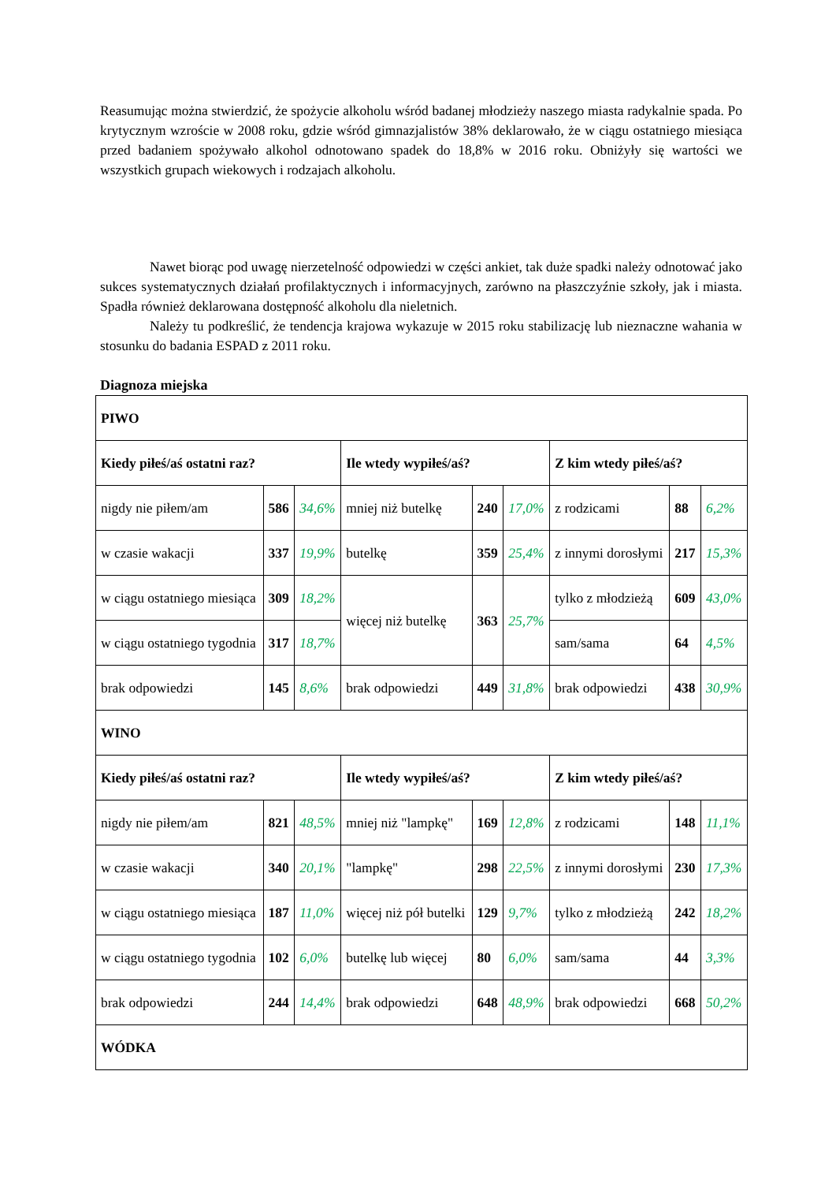Reasumując można stwierdzić, że spożycie alkoholu wśród badanej młodzieży naszego miasta radykalnie spada. Po krytycznym wzroście w 2008 roku, gdzie wśród gimnazjalistów 38% deklarowało, że w ciągu ostatniego miesiąca przed badaniem spożywało alkohol odnotowano spadek do 18,8% w 2016 roku. Obniżyły się wartości we wszystkich grupach wiekowych i rodzajach alkoholu.
Nawet biorąc pod uwagę nierzetelność odpowiedzi w części ankiet, tak duże spadki należy odnotować jako sukces systematycznych działań profilaktycznych i informacyjnych, zarówno na płaszczyźnie szkoły, jak i miasta. Spadła również deklarowana dostępność alkoholu dla nieletnich.
Należy tu podkreślić, że tendencja krajowa wykazuje w 2015 roku stabilizację lub nieznaczne wahania w stosunku do badania ESPAD z 2011 roku.
Diagnoza miejska
| PIWO | | | | | | | | |
| Kiedy piłeś/aś ostatni raz? | | | Ile wtedy wypiłeś/aś? | | | Z kim wtedy piłeś/aś? | | |
| nigdy nie piłem/am | 586 | 34,6% | mniej niż butelkę | 240 | 17,0% | z rodzicami | 88 | 6,2% |
| w czasie wakacji | 337 | 19,9% | butelkę | 359 | 25,4% | z innymi dorosłymi | 217 | 15,3% |
| w ciągu ostatniego miesiąca | 309 | 18,2% | więcej niż butelkę | 363 | 25,7% | tylko z młodzieżą | 609 | 43,0% |
| w ciągu ostatniego tygodnia | 317 | 18,7% | | | | sam/sama | 64 | 4,5% |
| brak odpowiedzi | 145 | 8,6% | brak odpowiedzi | 449 | 31,8% | brak odpowiedzi | 438 | 30,9% |
| WINO | | | | | | | | |
| Kiedy piłeś/aś ostatni raz? | | | Ile wtedy wypiłeś/aś? | | | Z kim wtedy piłeś/aś? | | |
| nigdy nie piłem/am | 821 | 48,5% | mniej niż "lampkę" | 169 | 12,8% | z rodzicami | 148 | 11,1% |
| w czasie wakacji | 340 | 20,1% | "lampkę" | 298 | 22,5% | z innymi dorosłymi | 230 | 17,3% |
| w ciągu ostatniego miesiąca | 187 | 11,0% | więcej niż pół butelki | 129 | 9,7% | tylko z młodzieżą | 242 | 18,2% |
| w ciągu ostatniego tygodnia | 102 | 6,0% | butelkę lub więcej | 80 | 6,0% | sam/sama | 44 | 3,3% |
| brak odpowiedzi | 244 | 14,4% | brak odpowiedzi | 648 | 48,9% | brak odpowiedzi | 668 | 50,2% |
| WÓDKA | | | | | | | | |